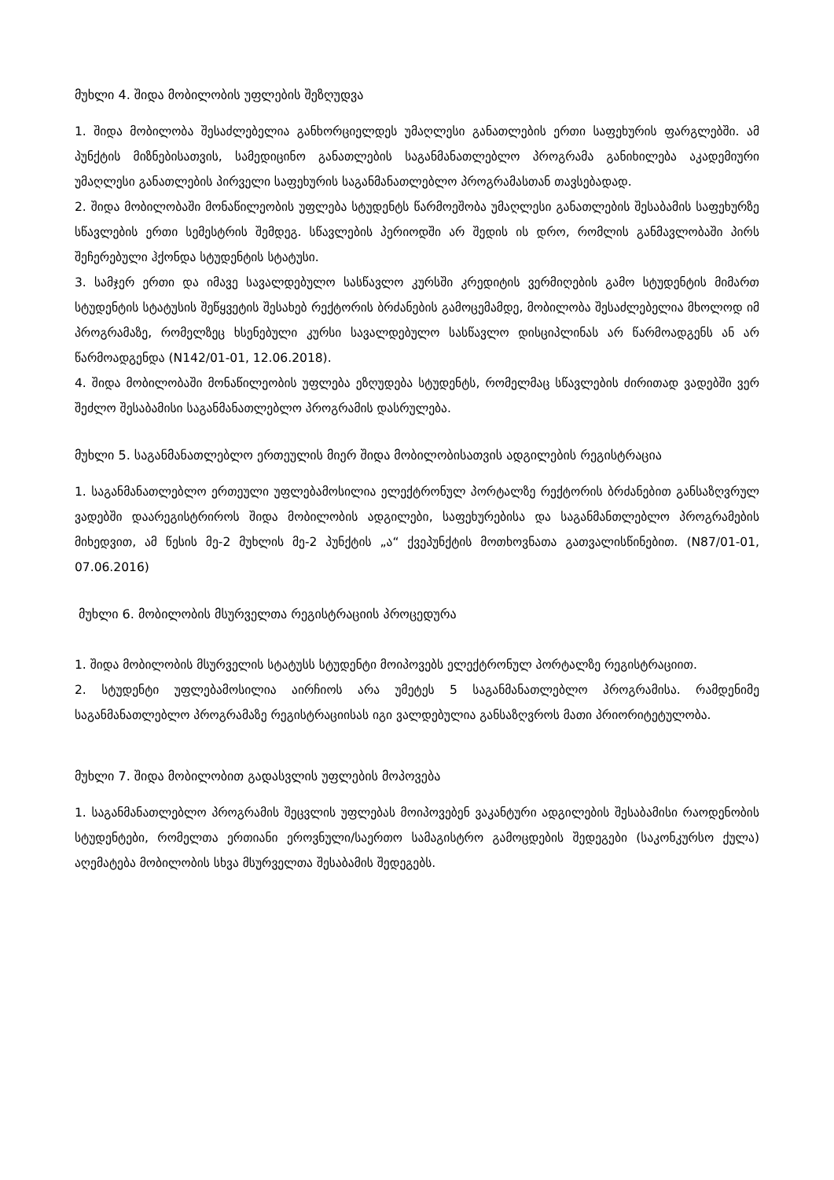მუხლი 4. შიდა მობილობის უფლების შეზღუდვა
1. შიდა მობილობა შესაძლებელია განხორციელდეს უმაღლესი განათლების ერთი საფეხურის ფარგლებში. ამ პუნქტის მიზნებისათვის, სამედიცინო განათლების საგანმანათლებლო პროგრამა განიხილება აკადემიური უმაღლესი განათლების პირველი საფეხურის საგანმანათლებლო პროგრამასთან თავსებადად.
2. შიდა მობილობაში მონაწილეობის უფლება სტუდენტს წარმოეშობა უმაღლესი განათლების შესაბამის საფეხურზე სწავლების ერთი სემესტრის შემდეგ. სწავლების პერიოდში არ შედის ის დრო, რომლის განმავლობაში პირს შეჩერებული ჰქონდა სტუდენტის სტატუსი.
3. სამჯერ ერთი და იმავე სავალდებულო სასწავლო კურსში კრედიტის ვერმიღების გამო სტუდენტის მიმართ სტუდენტის სტატუსის შეწყვეტის შესახებ რექტორის ბრძანების გამოცემამდე, მობილობა შესაძლებელია მხოლოდ იმ პროგრამაზე, რომელზეც ხსენებული კურსი სავალდებულო სასწავლო დისციპლინას არ წარმოადგენს ან არ წარმოადგენდა (N142/01-01, 12.06.2018).
4. შიდა მობილობაში მონაწილეობის უფლება ეზღუდება სტუდენტს, რომელმაც სწავლების ძირითად ვადებში ვერ შეძლო შესაბამისი საგანმანათლებლო პროგრამის დასრულება.
მუხლი 5. საგანმანათლებლო ერთეულის მიერ შიდა მობილობისათვის ადგილების რეგისტრაცია
1. საგანმანათლებლო ერთეული უფლებამოსილია ელექტრონულ პორტალზე რექტორის ბრძანებით განსაზღვრულ ვადებში დაარეგისტრიროს შიდა მობილობის ადგილები, საფეხურებისა და საგანმანთლებლო პროგრამების მიხედვით, ამ წესის მე-2 მუხლის მე-2 პუნქტის „ა“ ქვეპუნქტის მოთხოვნათა გათვალისწინებით. (N87/01-01, 07.06.2016)
მუხლი 6. მობილობის მსურველთა რეგისტრაციის პროცედურა
1. შიდა მობილობის მსურველის სტატუსს სტუდენტი მოიპოვებს ელექტრონულ პორტალზე რეგისტრაციით.
2. სტუდენტი უფლებამოსილია აირჩიოს არა უმეტეს 5 საგანმანათლებლო პროგრამისა. რამდენიმე საგანმანათლებლო პროგრამაზე რეგისტრაციისას იგი ვალდებულია განსაზღვროს მათი პრიორიტეტულობა.
მუხლი 7. შიდა მობილობით გადასვლის უფლების მოპოვება
1. საგანმანათლებლო პროგრამის შეცვლის უფლებას მოიპოვებენ ვაკანტური ადგილების შესაბამისი რაოდენობის სტუდენტები, რომელთა ერთიანი ეროვნული/საერთო სამაგისტრო გამოცდების შედეგები (საკონკურსო ქულა) აღემატება მობილობის სხვა მსურველთა შესაბამის შედეგებს.